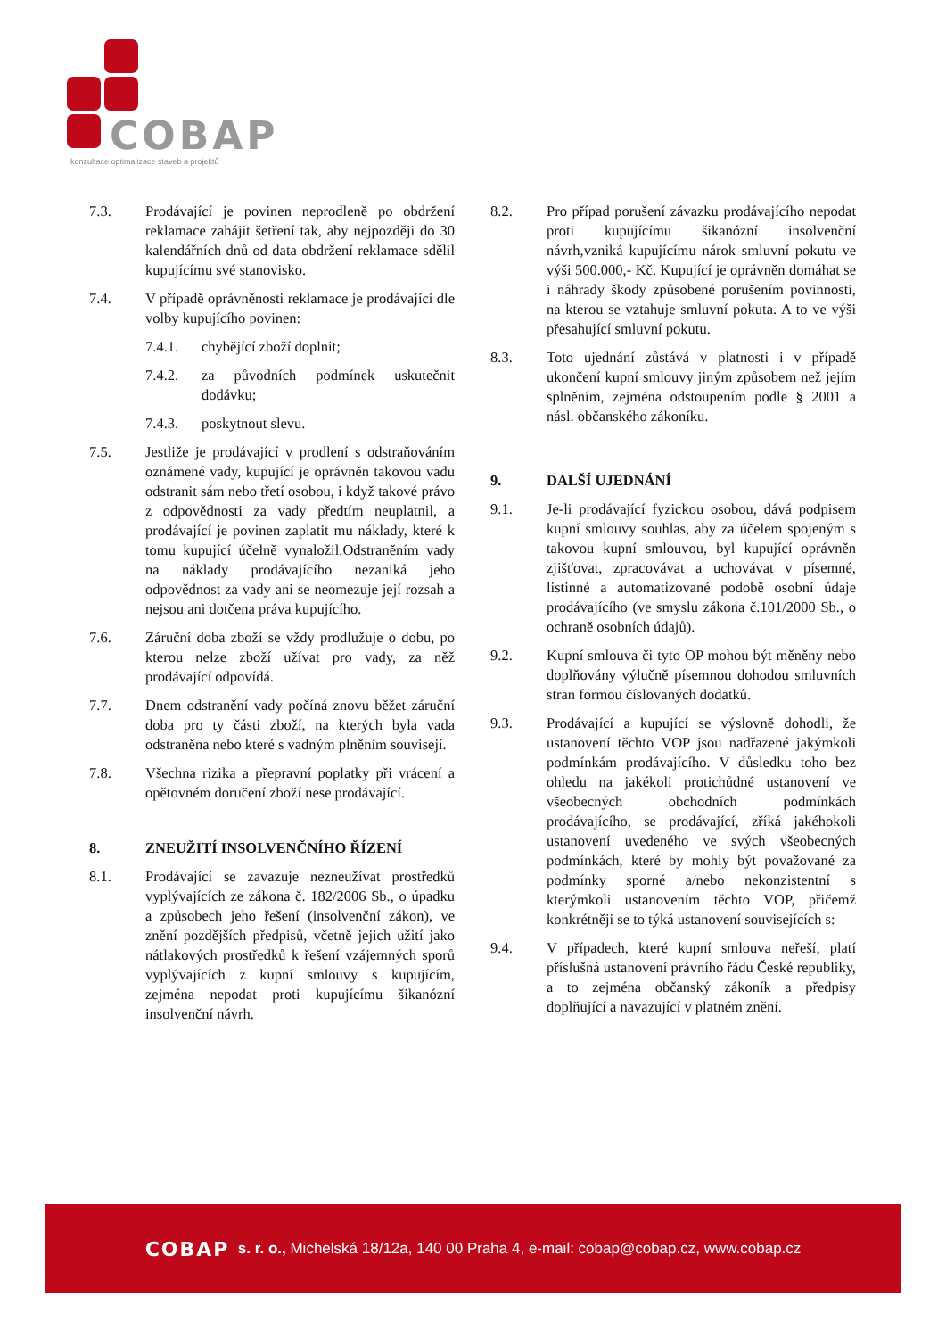COBAP
konzultace optimalizace staveb a projektů
7.3. Prodávající je povinen neprodleně po obdržení reklamace zahájit šetření tak, aby nejpozději do 30 kalendářních dnů od data obdržení reklamace sdělil kupujícímu své stanovisko.
7.4. V případě oprávněnosti reklamace je prodávající dle volby kupujícího povinen:
7.4.1. chybějící zboží doplnit;
7.4.2. za původních podmínek uskutečnit dodávku;
7.4.3. poskytnout slevu.
7.5. Jestliže je prodávající v prodlení s odstraňováním oznámené vady, kupující je oprávněn takovou vadu odstranit sám nebo třetí osobou, i když takové právo z odpovědnosti za vady předtím neuplatnil, a prodávající je povinen zaplatit mu náklady, které k tomu kupující účelně vynaložil.Odstraněním vady na náklady prodávajícího nezaniká jeho odpovědnost za vady ani se neomezuje její rozsah a nejsou ani dotčena práva kupujícího.
7.6. Záruční doba zboží se vždy prodlužuje o dobu, po kterou nelze zboží užívat pro vady, za něž prodávající odpovídá.
7.7. Dnem odstranění vady počíná znovu běžet záruční doba pro ty části zboží, na kterých byla vada odstraněna nebo které s vadným plněním souvisejí.
7.8. Všechna rizika a přepravní poplatky při vrácení a opětovném doručení zboží nese prodávající.
8. ZNEUŽITÍ INSOLVENČNÍHO ŘÍZENÍ
8.1. Prodávající se zavazuje nezneužívat prostředků vyplývajících ze zákona č. 182/2006 Sb., o úpadku a způsobech jeho řešení (insolvenční zákon), ve znění pozdějších předpisů, včetně jejich užití jako nátlakových prostředků k řešení vzájemných sporů vyplývajících z kupní smlouvy s kupujícím, zejména nepodat proti kupujícímu šikanózní insolvenční návrh.
8.2. Pro případ porušení závazku prodávajícího nepodat proti kupujícímu šikanózní insolvenční návrh,vzniká kupujícímu nárok smluvní pokutu ve výši 500.000,- Kč. Kupující je oprávněn domáhat se i náhrady škody způsobené porušením povinnosti, na kterou se vztahuje smluvní pokuta. A to ve výši přesahující smluvní pokutu.
8.3. Toto ujednání zůstává v platnosti i v případě ukončení kupní smlouvy jiným způsobem než jejím splněním, zejména odstoupením podle § 2001 a násl. občanského zákoníku.
9. DALŠÍ UJEDNÁNÍ
9.1. Je-li prodávající fyzickou osobou, dává podpisem kupní smlouvy souhlas, aby za účelem spojeným s takovou kupní smlouvou, byl kupující oprávněn zjišťovat, zpracovávat a uchovávat v písemné, listinné a automatizované podobě osobní údaje prodávajícího (ve smyslu zákona č.101/2000 Sb., o ochraně osobních údajů).
9.2. Kupní smlouva či tyto OP mohou být měněny nebo doplňovány výlučně písemnou dohodou smluvních stran formou číslovaných dodatků.
9.3. Prodávající a kupující se výslovně dohodli, že ustanovení těchto VOP jsou nadřazené jakýmkoli podmínkám prodávajícího. V důsledku toho bez ohledu na jakékoli protichůdné ustanovení ve všeobecných obchodních podmínkách prodávajícího, se prodávající, zříká jakéhokoli ustanovení uvedeného ve svých všeobecných podmínkách, které by mohly být považované za podmínky sporné a/nebo nekonzistentní s kterýmkoli ustanovením těchto VOP, přičemž konkrétněji se to týká ustanovení souvisejících s:
9.4. V případech, které kupní smlouva neřeší, platí příslušná ustanovení právního řádu České republiky, a to zejména občanský zákoník a předpisy doplňující a navazující v platném znění.
COBAP s. r. o., Michelská 18/12a, 140 00 Praha 4, e-mail: cobap@cobap.cz, www.cobap.cz